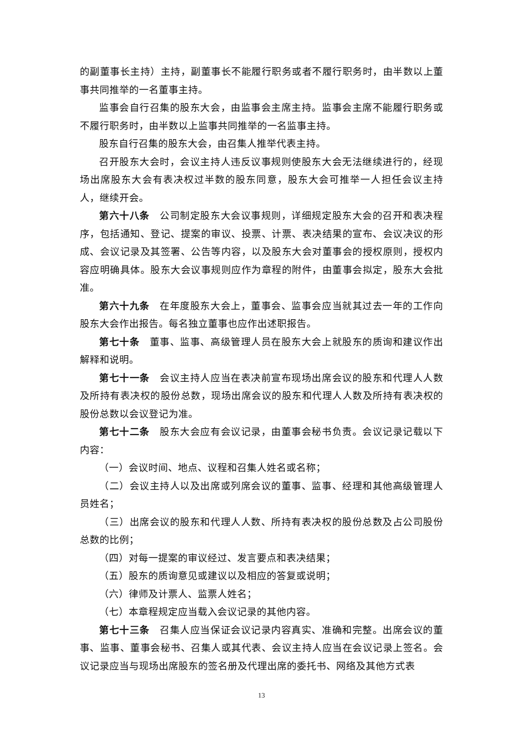的副董事长主持）主持，副董事长不能履行职务或者不履行职务时，由半数以上董事共同推举的一名董事主持。
监事会自行召集的股东大会，由监事会主席主持。监事会主席不能履行职务或不履行职务时，由半数以上监事共同推举的一名监事主持。
股东自行召集的股东大会，由召集人推举代表主持。
召开股东大会时，会议主持人违反议事规则使股东大会无法继续进行的，经现场出席股东大会有表决权过半数的股东同意，股东大会可推举一人担任会议主持人，继续开会。
第六十八条　公司制定股东大会议事规则，详细规定股东大会的召开和表决程序，包括通知、登记、提案的审议、投票、计票、表决结果的宣布、会议决议的形成、会议记录及其签署、公告等内容，以及股东大会对董事会的授权原则，授权内容应明确具体。股东大会议事规则应作为章程的附件，由董事会拟定，股东大会批准。
第六十九条　在年度股东大会上，董事会、监事会应当就其过去一年的工作向股东大会作出报告。每名独立董事也应作出述职报告。
第七十条　董事、监事、高级管理人员在股东大会上就股东的质询和建议作出解释和说明。
第七十一条　会议主持人应当在表决前宣布现场出席会议的股东和代理人人数及所持有表决权的股份总数，现场出席会议的股东和代理人人数及所持有表决权的股份总数以会议登记为准。
第七十二条　股东大会应有会议记录，由董事会秘书负责。会议记录记载以下内容：
（一）会议时间、地点、议程和召集人姓名或名称；
（二）会议主持人以及出席或列席会议的董事、监事、经理和其他高级管理人员姓名；
（三）出席会议的股东和代理人人数、所持有表决权的股份总数及占公司股份总数的比例；
（四）对每一提案的审议经过、发言要点和表决结果；
（五）股东的质询意见或建议以及相应的答复或说明；
（六）律师及计票人、监票人姓名；
（七）本章程规定应当载入会议记录的其他内容。
第七十三条　召集人应当保证会议记录内容真实、准确和完整。出席会议的董事、监事、董事会秘书、召集人或其代表、会议主持人应当在会议记录上签名。会议记录应当与现场出席股东的签名册及代理出席的委托书、网络及其他方式表
13